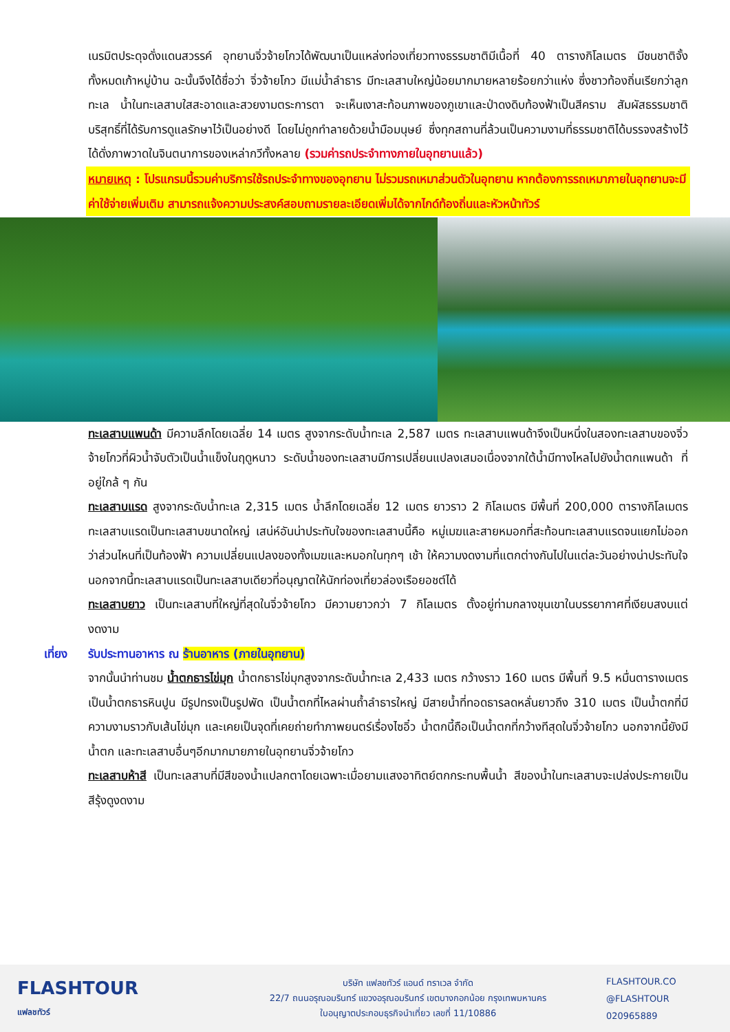เนรมิตประดุจดั่งแดนสวรรค์ อุทยานจิ่วจ้ายโกวได้พัฒนาเป็นแหล่งท่องเที่ยวทางธรรมชาติมีเนื้อที่ 40 ตารางกิโลเมตร มีชนชาติจั้ง ทั้งหมดเก้าหมู่บ้าน ฉะนั้นจึงได้ชื่อว่า จิ่วจ้ายโกว มีแม่น้ำลำธาร มีทะเลสาบใหญ่น้อยมากมายหลายร้อยกว่าแห่ง ซึ่งชาวท้องถิ่นเรียกว่าลูกทะเล น้ำในทะเลสาบใสสะอาดและสวยงามตระการตา จะเห็นเงาสะท้อนภาพของภูเขาและป่าดงดิบท้องฟ้าเป็นสีคราม สัมผัสธรรมชาติบริสุทธิ์ที่ได้รับการดูแลรักษาไว้เป็นอย่างดี โดยไม่ถูกทำลายด้วยน้ำมือมนุษย์ ซึ่งทุกสถานที่ล้วนเป็นความงามที่ธรรมชาติได้บรรจงสร้างไว้ได้ดั่งภาพวาดในจินตนาการของเหล่ากวีทั้งหลาย (รวมค่ารถประจำทางภายในอุทยานแล้ว)
หมายเหตุ : โปรแกรมนี้รวมค่าบริการใช้รถประจำทางของอุทยาน ไม่รวมรถเหมาส่วนตัวในอุทยาน หากต้องการรถเหมาภายในอุทยานจะมีค่าใช้จ่ายเพิ่มเติม สามารถแจ้งความประสงค์สอบถามรายละเอียดเพิ่มได้จากไกด์ท้องถิ่นและหัวหน้าทัวร์
ทะเลสาบแพนด้า มีความลึกโดยเฉลี่ย 14 เมตร สูงจากระดับน้ำทะเล 2,587 เมตร ทะเลสาบแพนด้าจึงเป็นหนึ่งในสองทะเลสาบของจิ่วจ้ายโกวที่ผิวน้ำจับตัวเป็นน้ำแข็งในฤดูหนาว ระดับน้ำของทะเลสาบมีการเปลี่ยนแปลงเสมอเนื่องจากใต้น้ำมีทางไหลไปยังน้ำตกแพนด้า ที่อยู่ใกล้ ๆ กัน
ทะเลสาบแรด สูงจากระดับน้ำทะเล 2,315 เมตร น้ำลึกโดยเฉลี่ย 12 เมตร ยาวราว 2 กิโลเมตร มีพื้นที่ 200,000 ตารางกิโลเมตร ทะเลสาบแรดเป็นทะเลสาบขนาดใหญ่ เสน่ห์อันน่าประทับใจของทะเลสาบนี้คือ หมู่เมฆและสายหมอกที่สะท้อนทะเลสาบแรดจนแยกไม่ออกว่าส่วนไหนที่เป็นท้องฟ้า ความเปลี่ยนแปลงของทั้งเมฆและหมอกในทุกๆ เช้า ให้ความงดงามที่แตกต่างกันไปในแต่ละวันอย่างน่าประทับใจ นอกจากนี้ทะเลสาบแรดเป็นทะเลสาบเดียวที่อนุญาตให้นักท่องเที่ยวล่องเรือยอชต์ได้
ทะเลสาบยาว เป็นทะเลสาบที่ใหญ่ที่สุดในจิ่วจ้ายโกว มีความยาวกว่า 7 กิโลเมตร ตั้งอยู่ท่ามกลางขุนเขาในบรรยากาศที่เงียบสงบแต่งดงาม
เที่ยง รับประทานอาหาร ณ ร้านอาหาร (ภายในอุทยาน)
จากนั้นนำท่านชม น้ำตกธารไข่มุก น้ำตกธารไข่มุกสูงจากระดับน้ำทะเล 2,433 เมตร กว้างราว 160 เมตร มีพื้นที่ 9.5 หมื่นตารางเมตร เป็นน้ำตกธารหินปูน มีรูปทรงเป็นรูปพัด เป็นน้ำตกที่ไหลผ่านถ้ำลำธารใหญ่ มีสายน้ำที่ทอดธารลดหลั่นยาวถึง 310 เมตร เป็นน้ำตกที่มีความงามราวกับเส้นไข่มุก และเคยเป็นจุดที่เคยถ่ายทำภาพยนตร์เรื่องไซอิ๋ว น้ำตกนี้ถือเป็นน้ำตกที่กว้างทีสุดในจิ่วจ้ายโกว นอกจากนี้ยังมีน้ำตก และทะเลสาบอื่นๆอีกมากมายภายในอุทยานจิ่วจ้ายโกว
ทะเลสาบห้าสี เป็นทะเลสาบที่มีสีของน้ำแปลกตาโดยเฉพาะเมื่อยามแสงอาทิตย์ตกกระทบพื้นน้ำ สีของน้ำในทะเลสาบจะเปล่งประกายเป็นสีรุ้งดูงดงาม
FLASHTOUR
แฟลชทัวร์
บริษัท แฟลชทัวร์ แอนด์ ทราเวล จำกัด
22/7 ถนนอรุณอมรินทร์ แขวงอรุณอมรินทร์ เขตบางกอกน้อย กรุงเทพมหานคร
ใบอนุญาตประกอบธุรกิจนำเที่ยว เลขที่ 11/10886
FLASHTOUR.CO
@FLASHTOUR
020965889